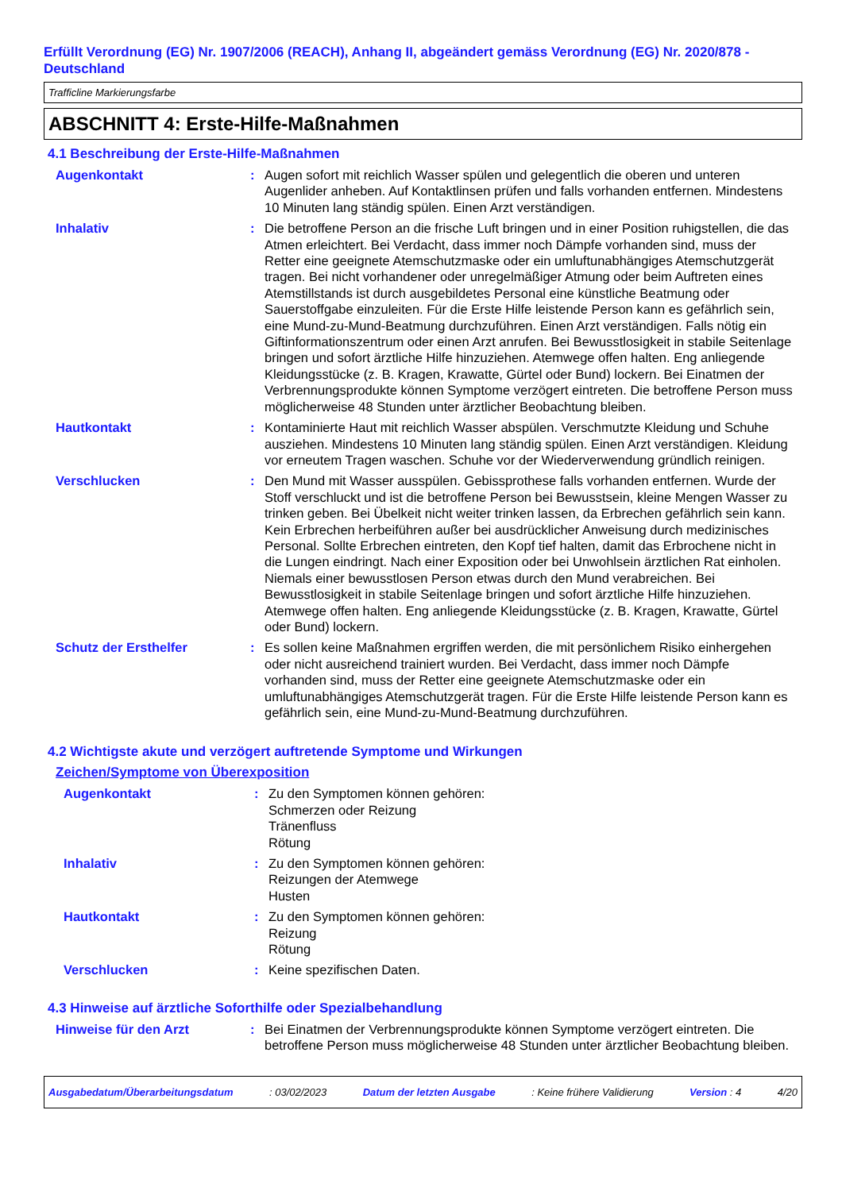Erfüllt Verordnung (EG) Nr. 1907/2006 (REACH), Anhang II, abgeändert gemäss Verordnung (EG) Nr. 2020/878 - Deutschland
Trafficline Markierungsfarbe
ABSCHNITT 4: Erste-Hilfe-Maßnahmen
4.1 Beschreibung der Erste-Hilfe-Maßnahmen
Augenkontakt : Augen sofort mit reichlich Wasser spülen und gelegentlich die oberen und unteren Augenlider anheben. Auf Kontaktlinsen prüfen und falls vorhanden entfernen. Mindestens 10 Minuten lang ständig spülen. Einen Arzt verständigen.
Inhalativ : Die betroffene Person an die frische Luft bringen und in einer Position ruhigstellen, die das Atmen erleichtert. Bei Verdacht, dass immer noch Dämpfe vorhanden sind, muss der Retter eine geeignete Atemschutzmaske oder ein umluftunabhängiges Atemschutzgerät tragen. Bei nicht vorhandener oder unregelmäßiger Atmung oder beim Auftreten eines Atemstillstands ist durch ausgebildetes Personal eine künstliche Beatmung oder Sauerstoffgabe einzuleiten. Für die Erste Hilfe leistende Person kann es gefährlich sein, eine Mund-zu-Mund-Beatmung durchzuführen. Einen Arzt verständigen. Falls nötig ein Giftinformationszentrum oder einen Arzt anrufen. Bei Bewusstlosigkeit in stabile Seitenlage bringen und sofort ärztliche Hilfe hinzuziehen. Atemwege offen halten. Eng anliegende Kleidungsstücke (z. B. Kragen, Krawatte, Gürtel oder Bund) lockern. Bei Einatmen der Verbrennungsprodukte können Symptome verzögert eintreten. Die betroffene Person muss möglicherweise 48 Stunden unter ärztlicher Beobachtung bleiben.
Hautkontakt : Kontaminierte Haut mit reichlich Wasser abspülen. Verschmutzte Kleidung und Schuhe ausziehen. Mindestens 10 Minuten lang ständig spülen. Einen Arzt verständigen. Kleidung vor erneutem Tragen waschen. Schuhe vor der Wiederverwendung gründlich reinigen.
Verschlucken : Den Mund mit Wasser ausspülen. Gebissprothese falls vorhanden entfernen. Wurde der Stoff verschluckt und ist die betroffene Person bei Bewusstsein, kleine Mengen Wasser zu trinken geben. Bei Übelkeit nicht weiter trinken lassen, da Erbrechen gefährlich sein kann. Kein Erbrechen herbeiführen außer bei ausdrücklicher Anweisung durch medizinisches Personal. Sollte Erbrechen eintreten, den Kopf tief halten, damit das Erbrochene nicht in die Lungen eindringt. Nach einer Exposition oder bei Unwohlsein ärztlichen Rat einholen. Niemals einer bewusstlosen Person etwas durch den Mund verabreichen. Bei Bewusstlosigkeit in stabile Seitenlage bringen und sofort ärztliche Hilfe hinzuziehen. Atemwege offen halten. Eng anliegende Kleidungsstücke (z. B. Kragen, Krawatte, Gürtel oder Bund) lockern.
Schutz der Ersthelfer : Es sollen keine Maßnahmen ergriffen werden, die mit persönlichem Risiko einhergehen oder nicht ausreichend trainiert wurden. Bei Verdacht, dass immer noch Dämpfe vorhanden sind, muss der Retter eine geeignete Atemschutzmaske oder ein umluftunabhängiges Atemschutzgerät tragen. Für die Erste Hilfe leistende Person kann es gefährlich sein, eine Mund-zu-Mund-Beatmung durchzuführen.
4.2 Wichtigste akute und verzögert auftretende Symptome und Wirkungen
Zeichen/Symptome von Überexposition
Augenkontakt : Zu den Symptomen können gehören:
Schmerzen oder Reizung
Tränenfluss
Rötung
Inhalativ : Zu den Symptomen können gehören:
Reizungen der Atemwege
Husten
Hautkontakt : Zu den Symptomen können gehören:
Reizung
Rötung
Verschlucken : Keine spezifischen Daten.
4.3 Hinweise auf ärztliche Soforthilfe oder Spezialbehandlung
Hinweise für den Arzt : Bei Einatmen der Verbrennungsprodukte können Symptome verzögert eintreten. Die betroffene Person muss möglicherweise 48 Stunden unter ärztlicher Beobachtung bleiben.
Ausgabedatum/Überarbeitungsdatum: 03/02/2023 Datum der letzten Ausgabe: Keine frühere Validierung Version : 4 4/20